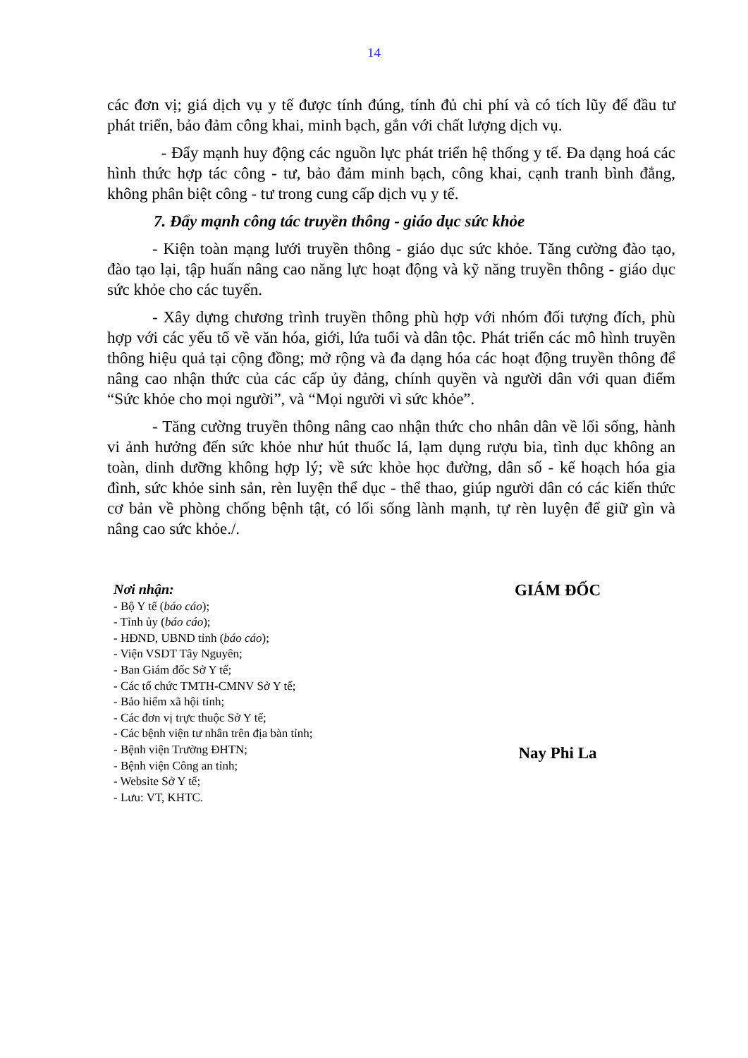14
các đơn vị; giá dịch vụ y tế được tính đúng, tính đủ chi phí và có tích lũy để đầu tư phát triển, bảo đảm công khai, minh bạch, gắn với chất lượng dịch vụ.
- Đẩy mạnh huy động các nguồn lực phát triển hệ thống y tế. Đa dạng hoá các hình thức hợp tác công - tư, bảo đảm minh bạch, công khai, cạnh tranh bình đẳng, không phân biệt công - tư trong cung cấp dịch vụ y tế.
7. Đẩy mạnh công tác truyền thông - giáo dục sức khỏe
- Kiện toàn mạng lưới truyền thông - giáo dục sức khỏe. Tăng cường đào tạo, đào tạo lại, tập huấn nâng cao năng lực hoạt động và kỹ năng truyền thông - giáo dục sức khỏe cho các tuyến.
- Xây dựng chương trình truyền thông phù hợp với nhóm đối tượng đích, phù hợp với các yếu tố về văn hóa, giới, lứa tuổi và dân tộc. Phát triển các mô hình truyền thông hiệu quả tại cộng đồng; mở rộng và đa dạng hóa các hoạt động truyền thông để nâng cao nhận thức của các cấp ủy đảng, chính quyền và người dân với quan điểm “Sức khỏe cho mọi người”, và “Mọi người vì sức khỏe”.
- Tăng cường truyền thông nâng cao nhận thức cho nhân dân về lối sống, hành vi ảnh hưởng đến sức khỏe như hút thuốc lá, lạm dụng rượu bia, tình dục không an toàn, dinh dưỡng không hợp lý; về sức khỏe học đường, dân số - kế hoạch hóa gia đình, sức khỏe sinh sản, rèn luyện thể dục - thể thao, giúp người dân có các kiến thức cơ bản về phòng chống bệnh tật, có lối sống lành mạnh, tự rèn luyện để giữ gìn và nâng cao sức khỏe./.
Nơi nhận:
- Bộ Y tế (báo cáo);
- Tỉnh ủy (báo cáo);
- HĐND, UBND tỉnh (báo cáo);
- Viện VSDT Tây Nguyên;
- Ban Giám đốc Sở Y tế;
- Các tổ chức TMTH-CMNV Sở Y tế;
- Bảo hiểm xã hội tỉnh;
- Các đơn vị trực thuộc Sở Y tế;
- Các bệnh viện tư nhân trên địa bàn tỉnh;
- Bệnh viện Trường ĐHTN;
- Bệnh viện Công an tỉnh;
- Website Sở Y tế;
- Lưu: VT, KHTC.
GIÁM ĐỐC
Nay Phi La